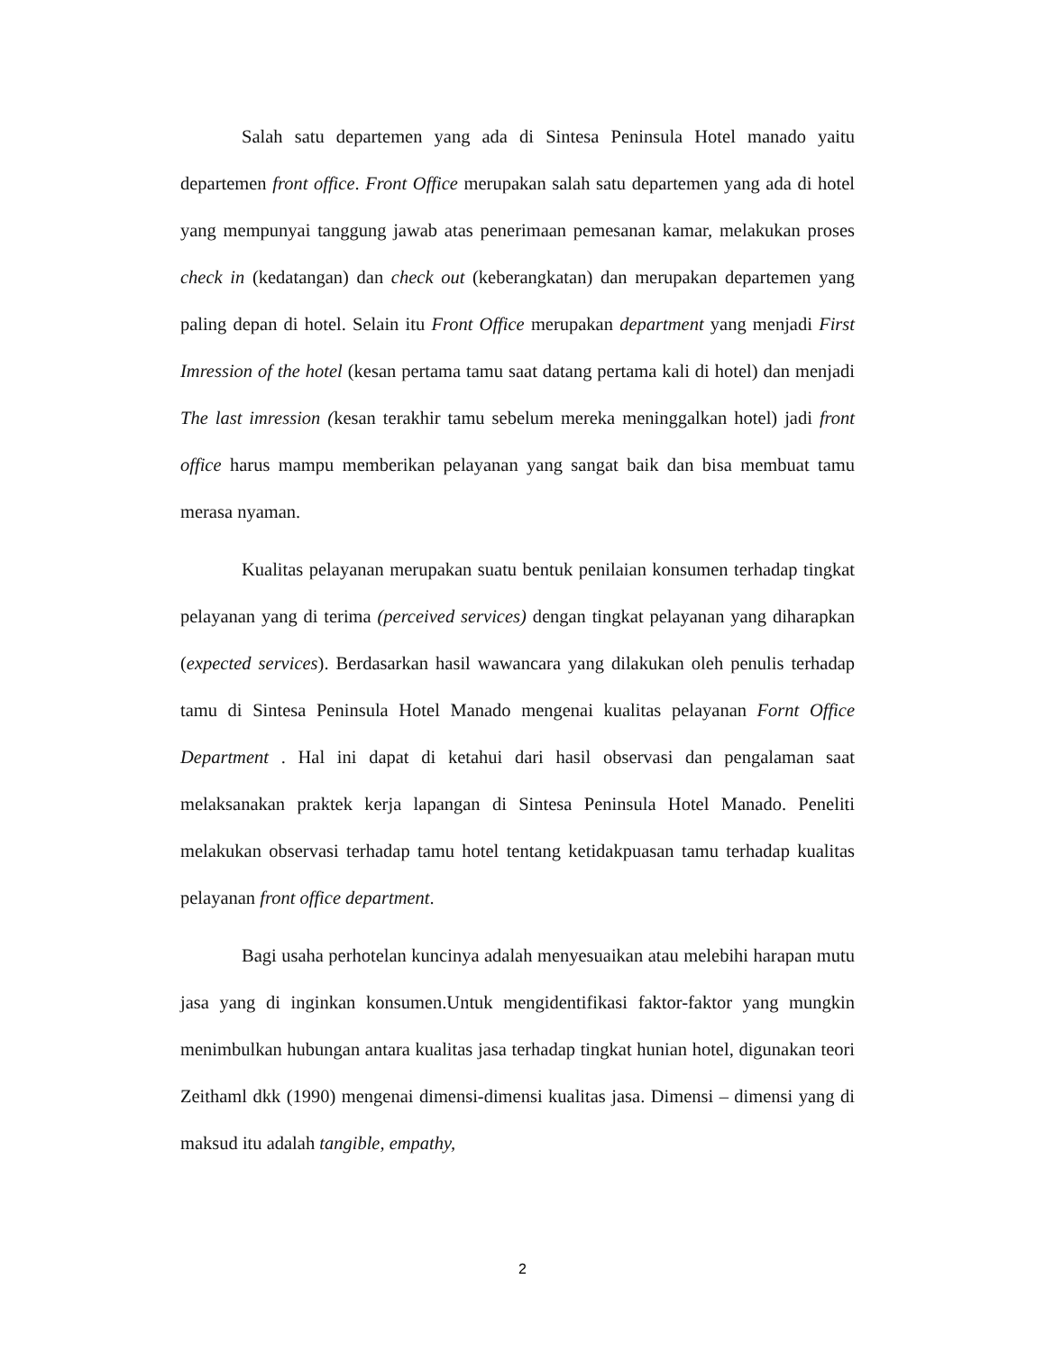Salah satu departemen yang ada di Sintesa Peninsula Hotel manado yaitu departemen front office. Front Office merupakan salah satu departemen yang ada di hotel yang mempunyai tanggung jawab atas penerimaan pemesanan kamar, melakukan proses check in (kedatangan) dan check out (keberangkatan) dan merupakan departemen yang paling depan di hotel. Selain itu Front Office merupakan department yang menjadi First Imression of the hotel (kesan pertama tamu saat datang pertama kali di hotel) dan menjadi The last imression (kesan terakhir tamu sebelum mereka meninggalkan hotel) jadi front office harus mampu memberikan pelayanan yang sangat baik dan bisa membuat tamu merasa nyaman.
Kualitas pelayanan merupakan suatu bentuk penilaian konsumen terhadap tingkat pelayanan yang di terima (perceived services) dengan tingkat pelayanan yang diharapkan (expected services). Berdasarkan hasil wawancara yang dilakukan oleh penulis terhadap tamu di Sintesa Peninsula Hotel Manado mengenai kualitas pelayanan Fornt Office Department . Hal ini dapat di ketahui dari hasil observasi dan pengalaman saat melaksanakan praktek kerja lapangan di Sintesa Peninsula Hotel Manado. Peneliti melakukan observasi terhadap tamu hotel tentang ketidakpuasan tamu terhadap kualitas pelayanan front office department.
Bagi usaha perhotelan kuncinya adalah menyesuaikan atau melebihi harapan mutu jasa yang di inginkan konsumen.Untuk mengidentifikasi faktor-faktor yang mungkin menimbulkan hubungan antara kualitas jasa terhadap tingkat hunian hotel, digunakan teori Zeithaml dkk (1990) mengenai dimensi-dimensi kualitas jasa. Dimensi – dimensi yang di maksud itu adalah tangible, empathy,
2